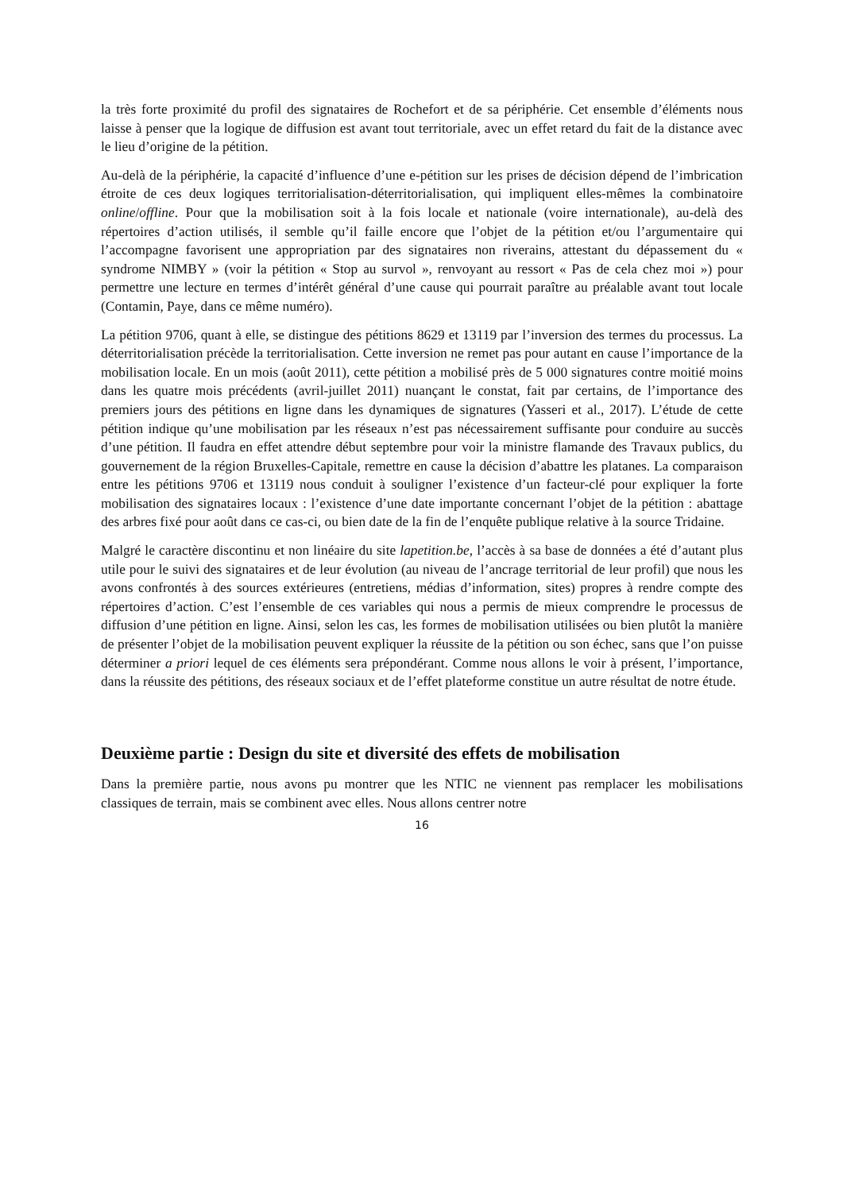la très forte proximité du profil des signataires de Rochefort et de sa périphérie. Cet ensemble d’éléments nous laisse à penser que la logique de diffusion est avant tout territoriale, avec un effet retard du fait de la distance avec le lieu d’origine de la pétition.
Au-delà de la périphérie, la capacité d’influence d’une e-pétition sur les prises de décision dépend de l’imbrication étroite de ces deux logiques territorialisation-déterritorialisation, qui impliquent elles-mêmes la combinatoire online/offline. Pour que la mobilisation soit à la fois locale et nationale (voire internationale), au-delà des répertoires d’action utilisés, il semble qu’il faille encore que l’objet de la pétition et/ou l’argumentaire qui l’accompagne favorisent une appropriation par des signataires non riverains, attestant du dépassement du « syndrome NIMBY » (voir la pétition « Stop au survol », renvoyant au ressort « Pas de cela chez moi ») pour permettre une lecture en termes d’intérêt général d’une cause qui pourrait paraître au préalable avant tout locale (Contamin, Paye, dans ce même numéro).
La pétition 9706, quant à elle, se distingue des pétitions 8629 et 13119 par l’inversion des termes du processus. La déterritorialisation précède la territorialisation. Cette inversion ne remet pas pour autant en cause l’importance de la mobilisation locale. En un mois (août 2011), cette pétition a mobilisé près de 5 000 signatures contre moitié moins dans les quatre mois précédents (avril-juillet 2011) nuançant le constat, fait par certains, de l’importance des premiers jours des pétitions en ligne dans les dynamiques de signatures (Yasseri et al., 2017). L’étude de cette pétition indique qu’une mobilisation par les réseaux n’est pas nécessairement suffisante pour conduire au succès d’une pétition. Il faudra en effet attendre début septembre pour voir la ministre flamande des Travaux publics, du gouvernement de la région Bruxelles-Capitale, remettre en cause la décision d’abattre les platanes. La comparaison entre les pétitions 9706 et 13119 nous conduit à souligner l’existence d’un facteur-clé pour expliquer la forte mobilisation des signataires locaux : l’existence d’une date importante concernant l’objet de la pétition : abattage des arbres fixé pour août dans ce cas-ci, ou bien date de la fin de l’enquête publique relative à la source Tridaine.
Malgré le caractère discontinu et non linéaire du site lapetition.be, l’accès à sa base de données a été d’autant plus utile pour le suivi des signataires et de leur évolution (au niveau de l’ancrage territorial de leur profil) que nous les avons confrontés à des sources extérieures (entretiens, médias d’information, sites) propres à rendre compte des répertoires d’action. C’est l’ensemble de ces variables qui nous a permis de mieux comprendre le processus de diffusion d’une pétition en ligne. Ainsi, selon les cas, les formes de mobilisation utilisées ou bien plutôt la manière de présenter l’objet de la mobilisation peuvent expliquer la réussite de la pétition ou son échec, sans que l’on puisse déterminer a priori lequel de ces éléments sera prépondérant. Comme nous allons le voir à présent, l’importance, dans la réussite des pétitions, des réseaux sociaux et de l’effet plateforme constitue un autre résultat de notre étude.
Deuxième partie : Design du site et diversité des effets de mobilisation
Dans la première partie, nous avons pu montrer que les NTIC ne viennent pas remplacer les mobilisations classiques de terrain, mais se combinent avec elles. Nous allons centrer notre
16